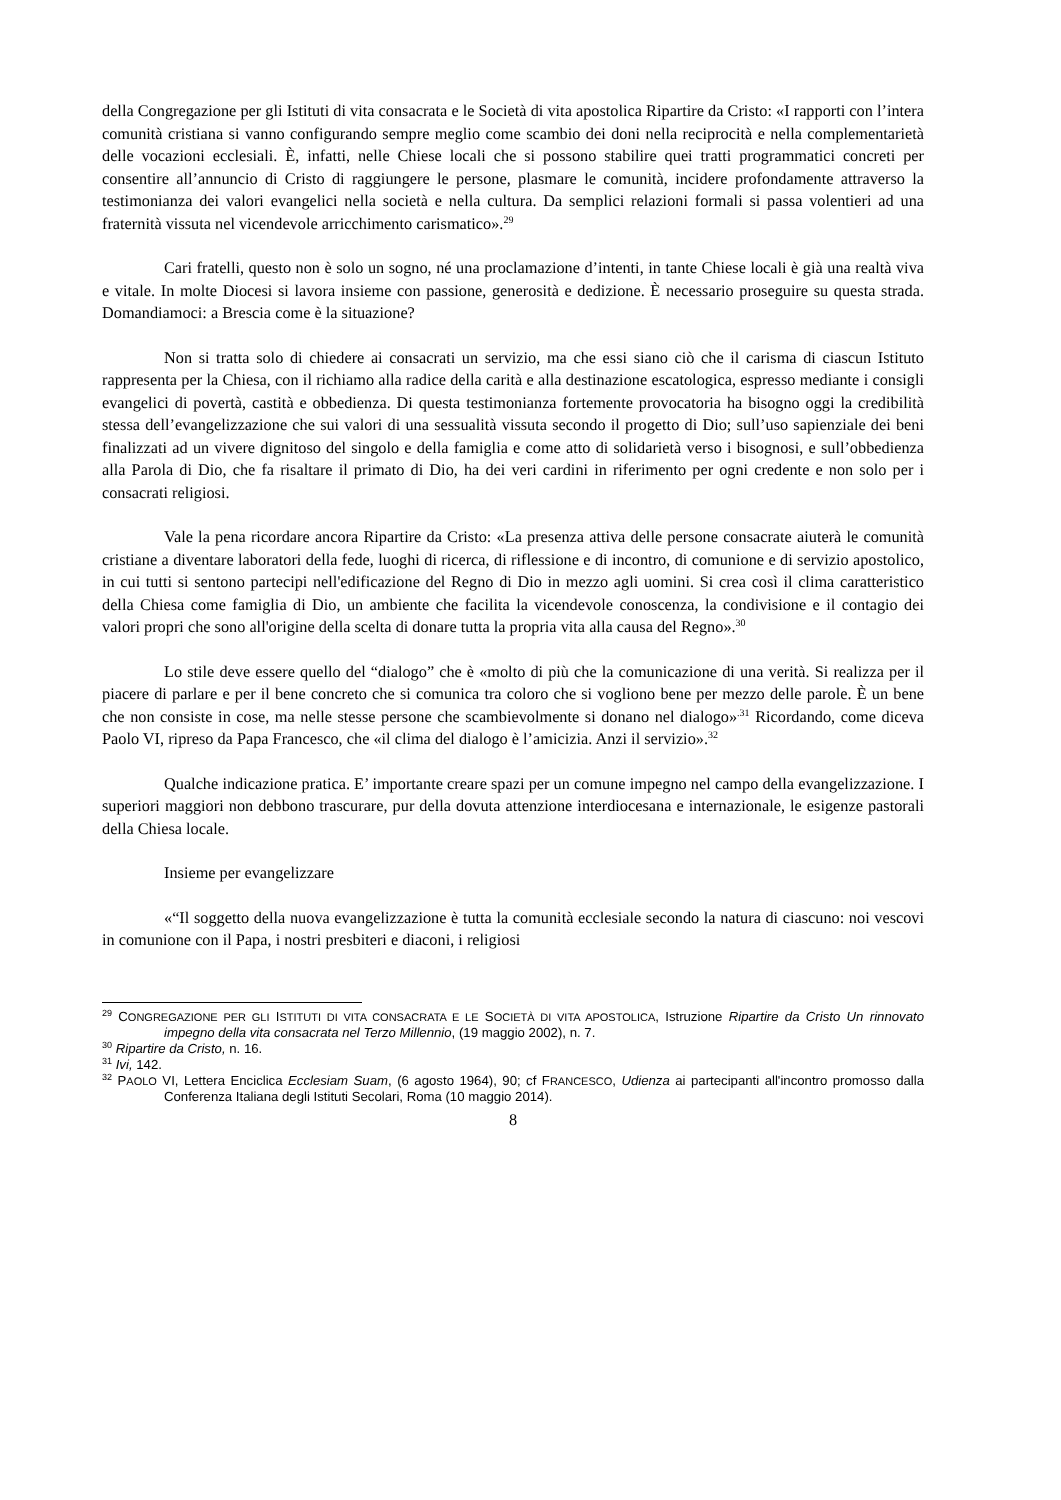della Congregazione per gli Istituti di vita consacrata e le Società di vita apostolica Ripartire da Cristo: «I rapporti con l’intera comunità cristiana si vanno configurando sempre meglio come scambio dei doni nella reciprocità e nella complementarietà delle vocazioni ecclesiali. È, infatti, nelle Chiese locali che si possono stabilire quei tratti programmatici concreti per consentire all’annuncio di Cristo di raggiungere le persone, plasmare le comunità, incidere profondamente attraverso la testimonianza dei valori evangelici nella società e nella cultura. Da semplici relazioni formali si passa volentieri ad una fraternità vissuta nel vicendevole arricchimento carismatico».<sup>29</sup>
Cari fratelli, questo non è solo un sogno, né una proclamazione d’intenti, in tante Chiese locali è già una realtà viva e vitale. In molte Diocesi si lavora insieme con passione, generosità e dedizione. È necessario proseguire su questa strada. Domandiamoci: a Brescia come è la situazione?
Non si tratta solo di chiedere ai consacrati un servizio, ma che essi siano ciò che il carisma di ciascun Istituto rappresenta per la Chiesa, con il richiamo alla radice della carità e alla destinazione escatologica, espresso mediante i consigli evangelici di povertà, castità e obbedienza. Di questa testimonianza fortemente provocatoria ha bisogno oggi la credibilità stessa dell’evangelizzazione che sui valori di una sessualità vissuta secondo il progetto di Dio; sull’uso sapienziale dei beni finalizzati ad un vivere dignitoso del singolo e della famiglia e come atto di solidarietà verso i bisognosi, e sull’obbedienza alla Parola di Dio, che fa risaltare il primato di Dio, ha dei veri cardini in riferimento per ogni credente e non solo per i consacrati religiosi.
Vale la pena ricordare ancora Ripartire da Cristo: «La presenza attiva delle persone consacrate aiuterà le comunità cristiane a diventare laboratori della fede, luoghi di ricerca, di riflessione e di incontro, di comunione e di servizio apostolico, in cui tutti si sentono partecipi nell'edificazione del Regno di Dio in mezzo agli uomini. Si crea così il clima caratteristico della Chiesa come famiglia di Dio, un ambiente che facilita la vicendevole conoscenza, la condivisione e il contagio dei valori propri che sono all'origine della scelta di donare tutta la propria vita alla causa del Regno».<sup>30</sup>
Lo stile deve essere quello del “dialogo” che è «molto di più che la comunicazione di una verità. Si realizza per il piacere di parlare e per il bene concreto che si comunica tra coloro che si vogliono bene per mezzo delle parole. È un bene che non consiste in cose, ma nelle stesse persone che scambievolmente si donano nel dialogo»<sup>.31</sup> Ricordando, come diceva Paolo VI, ripreso da Papa Francesco, che «il clima del dialogo è l’amicizia. Anzi il servizio».<sup>32</sup>
Qualche indicazione pratica. E’ importante creare spazi per un comune impegno nel campo della evangelizzazione. I superiori maggiori non debbono trascurare, pur della dovuta attenzione interdiocesana e internazionale, le esigenze pastorali della Chiesa locale.
Insieme per evangelizzare
«“Il soggetto della nuova evangelizzazione è tutta la comunità ecclesiale secondo la natura di ciascuno: noi vescovi in comunione con il Papa, i nostri presbiteri e diaconi, i religiosi
<sup>29</sup> CONGREGAZIONE PER GLI ISTITUTI DI VITA CONSACRATA E LE SOCIETÀ DI VITA APOSTOLICA, Istruzione Ripartire da Cristo Un rinnovato impegno della vita consacrata nel Terzo Millennio, (19 maggio 2002), n. 7.
<sup>30</sup> Ripartire da Cristo, n. 16.
<sup>31</sup> Ivi, 142.
<sup>32</sup> PAOLO VI, Lettera Enciclica Ecclesiam Suam, (6 agosto 1964), 90; cf FRANCESCO, Udienza ai partecipanti all'incontro promosso dalla Conferenza Italiana degli Istituti Secolari, Roma (10 maggio 2014).
8